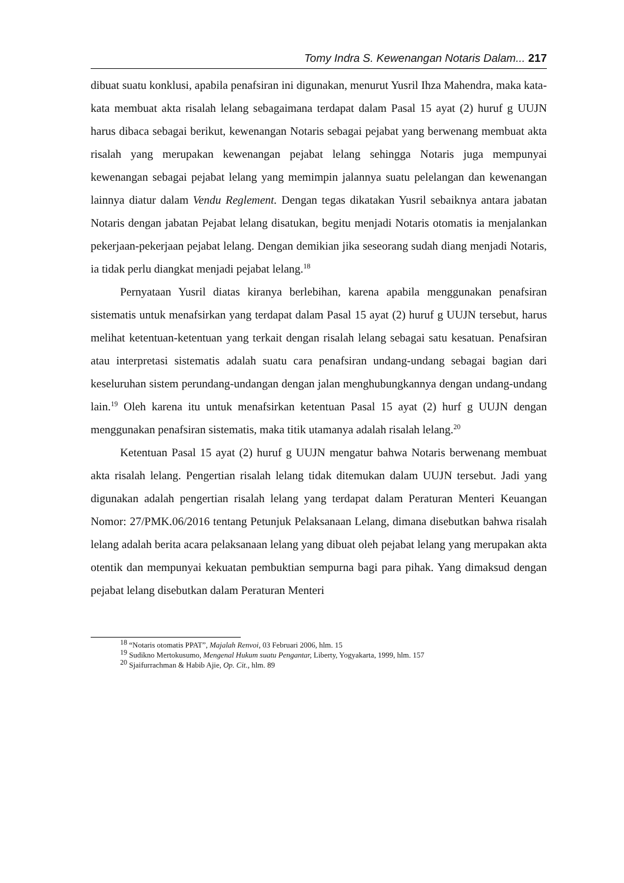Tomy Indra S. Kewenangan Notaris Dalam... 217
dibuat suatu konklusi, apabila penafsiran ini digunakan, menurut Yusril Ihza Mahendra, maka kata-kata membuat akta risalah lelang sebagaimana terdapat dalam Pasal 15 ayat (2) huruf g UUJN harus dibaca sebagai berikut, kewenangan Notaris sebagai pejabat yang berwenang membuat akta risalah yang merupakan kewenangan pejabat lelang sehingga Notaris juga mempunyai kewenangan sebagai pejabat lelang yang memimpin jalannya suatu pelelangan dan kewenangan lainnya diatur dalam Vendu Reglement. Dengan tegas dikatakan Yusril sebaiknya antara jabatan Notaris dengan jabatan Pejabat lelang disatukan, begitu menjadi Notaris otomatis ia menjalankan pekerjaan-pekerjaan pejabat lelang. Dengan demikian jika seseorang sudah diang menjadi Notaris, ia tidak perlu diangkat menjadi pejabat lelang.<sup>18</sup>
Pernyataan Yusril diatas kiranya berlebihan, karena apabila menggunakan penafsiran sistematis untuk menafsirkan yang terdapat dalam Pasal 15 ayat (2) huruf g UUJN tersebut, harus melihat ketentuan-ketentuan yang terkait dengan risalah lelang sebagai satu kesatuan. Penafsiran atau interpretasi sistematis adalah suatu cara penafsiran undang-undang sebagai bagian dari keseluruhan sistem perundang-undangan dengan jalan menghubungkannya dengan undang-undang lain.<sup>19</sup> Oleh karena itu untuk menafsirkan ketentuan Pasal 15 ayat (2) hurf g UUJN dengan menggunakan penafsiran sistematis, maka titik utamanya adalah risalah lelang.<sup>20</sup>
Ketentuan Pasal 15 ayat (2) huruf g UUJN mengatur bahwa Notaris berwenang membuat akta risalah lelang. Pengertian risalah lelang tidak ditemukan dalam UUJN tersebut. Jadi yang digunakan adalah pengertian risalah lelang yang terdapat dalam Peraturan Menteri Keuangan Nomor: 27/PMK.06/2016 tentang Petunjuk Pelaksanaan Lelang, dimana disebutkan bahwa risalah lelang adalah berita acara pelaksanaan lelang yang dibuat oleh pejabat lelang yang merupakan akta otentik dan mempunyai kekuatan pembuktian sempurna bagi para pihak. Yang dimaksud dengan pejabat lelang disebutkan dalam Peraturan Menteri
<sup>18</sup> “Notaris otomatis PPAT”, Majalah Renvoi, 03 Februari 2006, hlm. 15
<sup>19</sup> Sudikno Mertokusumo, Mengenal Hukum suatu Pengantar, Liberty, Yogyakarta, 1999, hlm. 157
<sup>20</sup> Sjaifurrachman & Habib Ajie, Op. Cit., hlm. 89